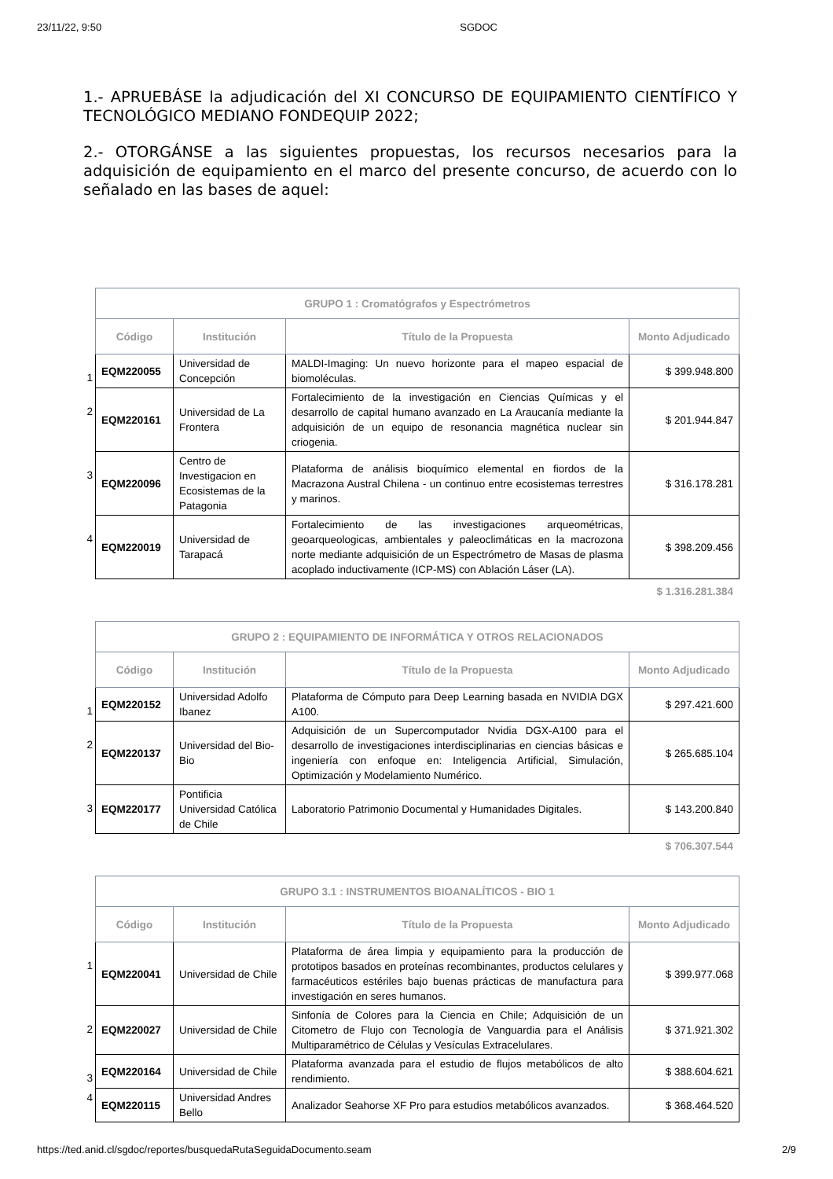23/11/22, 9:50 SGDOC
1.- APRUEBÁSE la adjudicación del XI CONCURSO DE EQUIPAMIENTO CIENTÍFICO Y TECNOLÓGICO MEDIANO FONDEQUIP 2022;
2.- OTORGÁNSE a las siguientes propuestas, los recursos necesarios para la adquisición de equipamiento en el marco del presente concurso, de acuerdo con lo señalado en las bases de aquel:
| | GRUPO 1 : Cromatógrafos y Espectrómetros | | | |
| | Código | Institución | Título de la Propuesta | Monto Adjudicado |
| 1 | EQM220055 | Universidad de Concepción | MALDI-Imaging: Un nuevo horizonte para el mapeo espacial de biomoléculas. | $ 399.948.800 |
| 2 | EQM220161 | Universidad de La Frontera | Fortalecimiento de la investigación en Ciencias Químicas y el desarrollo de capital humano avanzado en La Araucanía mediante la adquisición de un equipo de resonancia magnética nuclear sin criogenia. | $ 201.944.847 |
| 3 | EQM220096 | Centro de Investigacion en Ecosistemas de la Patagonia | Plataforma de análisis bioquímico elemental en fiordos de la Macrazona Austral Chilena - un continuo entre ecosistemas terrestres y marinos. | $ 316.178.281 |
| 4 | EQM220019 | Universidad de Tarapacá | Fortalecimiento de las investigaciones arqueométricas, geoarqueologicas, ambientales y paleoclimáticas en la macrozona norte mediante adquisición de un Espectrómetro de Masas de plasma acoplado inductivamente (ICP-MS) con Ablación Láser (LA). | $ 398.209.456 |
$ 1.316.281.384
| | GRUPO 2 : EQUIPAMIENTO DE INFORMÁTICA Y OTROS RELACIONADOS | | | |
| | Código | Institución | Título de la Propuesta | Monto Adjudicado |
| 1 | EQM220152 | Universidad Adolfo Ibanez | Plataforma de Cómputo para Deep Learning basada en NVIDIA DGX A100. | $ 297.421.600 |
| 2 | EQM220137 | Universidad del Bio-Bio | Adquisición de un Supercomputador Nvidia DGX-A100 para el desarrollo de investigaciones interdisciplinarias en ciencias básicas e ingeniería con enfoque en: Inteligencia Artificial, Simulación, Optimización y Modelamiento Numérico. | $ 265.685.104 |
| 3 | EQM220177 | Pontificia Universidad Católica de Chile | Laboratorio Patrimonio Documental y Humanidades Digitales. | $ 143.200.840 |
$ 706.307.544
| | GRUPO 3.1 : INSTRUMENTOS BIOANALÍTICOS - BIO 1 | | | |
| | Código | Institución | Título de la Propuesta | Monto Adjudicado |
| 1 | EQM220041 | Universidad de Chile | Plataforma de área limpia y equipamiento para la producción de prototipos basados en proteínas recombinantes, productos celulares y farmacéuticos estériles bajo buenas prácticas de manufactura para investigación en seres humanos. | $ 399.977.068 |
| 2 | EQM220027 | Universidad de Chile | Sinfonía de Colores para la Ciencia en Chile; Adquisición de un Citometro de Flujo con Tecnología de Vanguardia para el Análisis Multiparamétrico de Células y Vesículas Extracelulares. | $ 371.921.302 |
| 3 | EQM220164 | Universidad de Chile | Plataforma avanzada para el estudio de flujos metabólicos de alto rendimiento. | $ 388.604.621 |
| 4 | EQM220115 | Universidad Andres Bello | Analizador Seahorse XF Pro para estudios metabólicos avanzados. | $ 368.464.520 |
https://ted.anid.cl/sgdoc/reportes/busquedaRutaSeguidaDocumento.seam 2/9